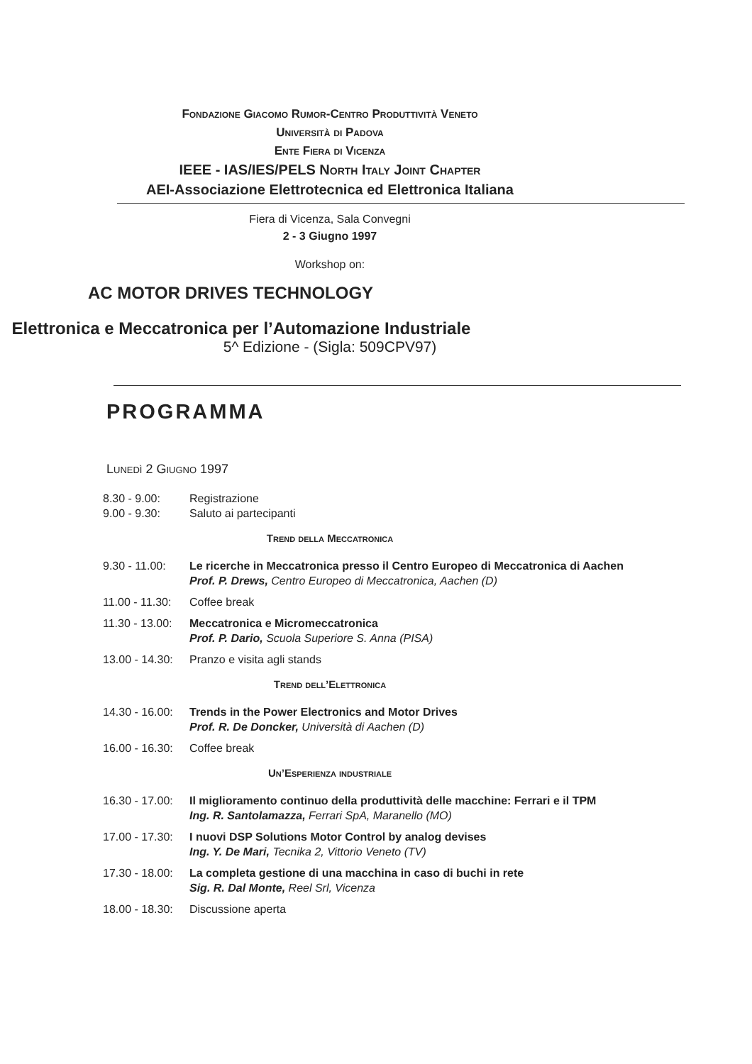Fondazione Giacomo Rumor-Centro Produttività Veneto
Università di Padova
Ente Fiera di Vicenza
IEEE - IAS/IES/PELS North Italy Joint Chapter
AEI-Associazione Elettrotecnica ed Elettronica Italiana
Fiera di Vicenza, Sala Convegni
2 - 3 Giugno 1997
Workshop on:
AC MOTOR DRIVES TECHNOLOGY
Elettronica e Meccatronica per l’Automazione Industriale
5^ Edizione - (Sigla: 509CPV97)
PROGRAMMA
Lunedì 2 Giugno 1997
8.30 - 9.00: Registrazione
9.00 - 9.30: Saluto ai partecipanti
Trend della Meccatronica
9.30 - 11.00: Le ricerche in Meccatronica presso il Centro Europeo di Meccatronica di Aachen
Prof. P. Drews, Centro Europeo di Meccatronica, Aachen (D)
11.00 - 11.30: Coffee break
11.30 - 13.00: Meccatronica e Micromeccatronica
Prof. P. Dario, Scuola Superiore S. Anna (PISA)
13.00 - 14.30: Pranzo e visita agli stands
Trend dell’Elettronica
14.30 - 16.00: Trends in the Power Electronics and Motor Drives
Prof. R. De Doncker, Università di Aachen (D)
16.00 - 16.30: Coffee break
Un’Esperienza industriale
16.30 - 17.00: Il miglioramento continuo della produttività delle macchine: Ferrari e il TPM
Ing. R. Santolamazza, Ferrari SpA, Maranello (MO)
17.00 - 17.30: I nuovi DSP Solutions Motor Control by analog devises
Ing. Y. De Mari, Tecnika 2, Vittorio Veneto (TV)
17.30 - 18.00: La completa gestione di una macchina in caso di buchi in rete
Sig. R. Dal Monte, Reel Srl, Vicenza
18.00 - 18.30: Discussione aperta